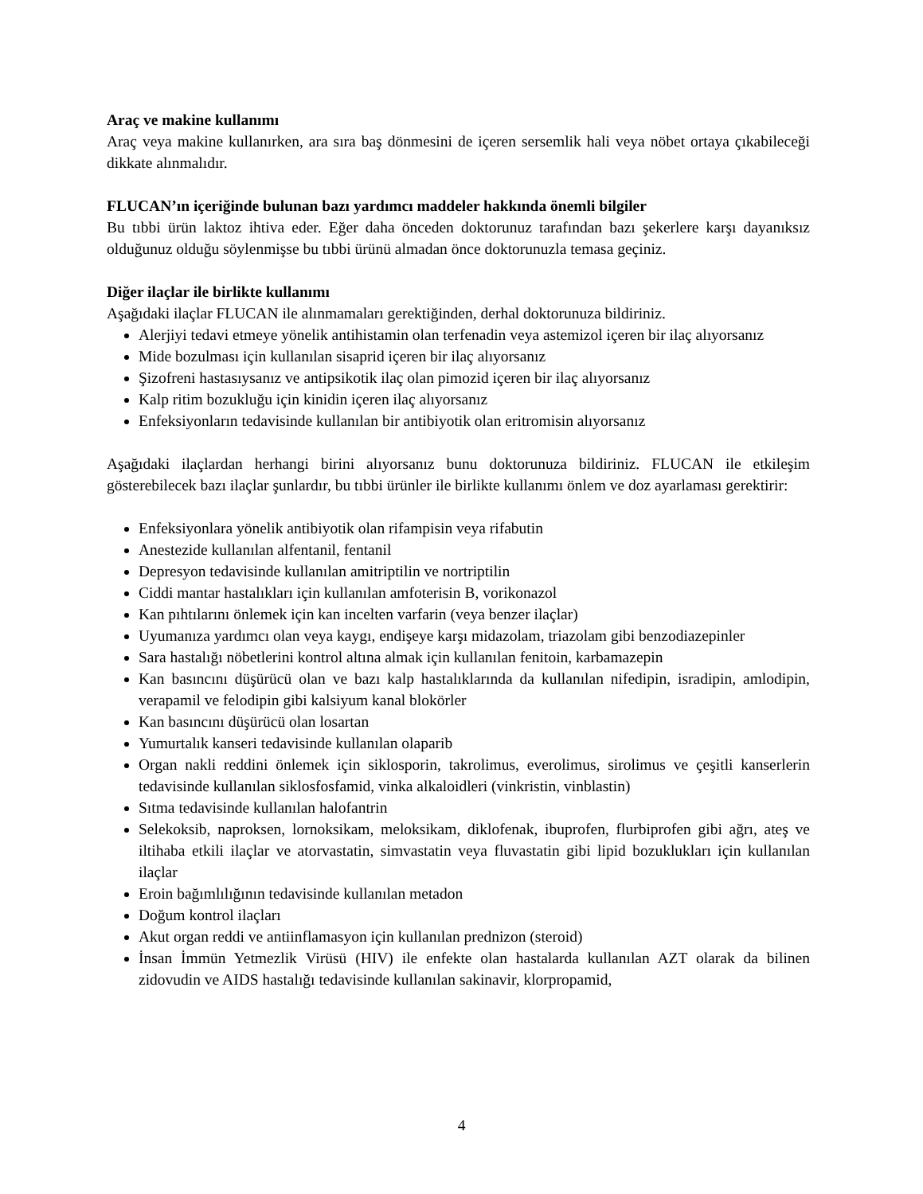Araç ve makine kullanımı
Araç veya makine kullanırken, ara sıra baş dönmesini de içeren sersemlik hali veya nöbet ortaya çıkabileceği dikkate alınmalıdır.
FLUCAN’ın içeriğinde bulunan bazı yardımcı maddeler hakkında önemli bilgiler
Bu tıbbi ürün laktoz ihtiva eder. Eğer daha önceden doktorunuz tarafından bazı şekerlere karşı dayanıksız olduğunuz olduğu söylenmişse bu tıbbi ürünü almadan önce doktorunuzla temasa geçiniz.
Diğer ilaçlar ile birlikte kullanımı
Aşağıdaki ilaçlar FLUCAN ile alınmamaları gerektiğinden, derhal doktorunuza bildiriniz.
Alerjiyi tedavi etmeye yönelik antihistamin olan terfenadin veya astemizol içeren bir ilaç alıyorsanız
Mide bozulması için kullanılan sisaprid içeren bir ilaç alıyorsanız
Şizofreni hastasıysanız ve antipsikotik ilaç olan pimozid içeren bir ilaç alıyorsanız
Kalp ritim bozukluğu için kinidin içeren ilaç alıyorsanız
Enfeksiyonların tedavisinde kullanılan bir antibiyotik olan eritromisin alıyorsanız
Aşağıdaki ilaçlardan herhangi birini alıyorsanız bunu doktorunuza bildiriniz. FLUCAN ile etkileşim gösterebilecek bazı ilaçlar şunlardır, bu tıbbi ürünler ile birlikte kullanımı önlem ve doz ayarlaması gerektirir:
Enfeksiyonlara yönelik antibiyotik olan rifampisin veya rifabutin
Anestezide kullanılan alfentanil, fentanil
Depresyon tedavisinde kullanılan amitriptilin ve nortriptilin
Ciddi mantar hastalıkları için kullanılan amfoterisin B, vorikonazol
Kan pıhtılarını önlemek için kan incelten varfarin (veya benzer ilaçlar)
Uyumanıza yardımcı olan veya kaygı, endişeye karşı midazolam, triazolam gibi benzodiazepinler
Sara hastalığı nöbetlerini kontrol altına almak için kullanılan fenitoin, karbamazepin
Kan basıncını düşürücü olan ve bazı kalp hastalıklarında da kullanılan nifedipin, isradipin, amlodipin, verapamil ve felodipin gibi kalsiyum kanal blokörler
Kan basıncını düşürücü olan losartan
Yumurtalık kanseri tedavisinde kullanılan olaparib
Organ nakli reddini önlemek için siklosporin, takrolimus, everolimus, sirolimus ve çeşitli kanserlerin tedavisinde kullanılan siklosfosfamid, vinka alkaloidleri (vinkristin, vinblastin)
Sıtma tedavisinde kullanılan halofantrin
Selekoksib, naproksen, lornoksikam, meloksikam, diklofenak, ibuprofen, flurbiprofen gibi ağrı, ateş ve iltihaba etkili ilaçlar ve atorvastatin, simvastatin veya fluvastatin gibi lipid bozuklukları için kullanılan ilaçlar
Eroin bağımlılığının tedavisinde kullanılan metadon
Doğum kontrol ilaçları
Akut organ reddi ve antiinflamasyon için kullanılan prednizon (steroid)
İnsan İmmün Yetmezlik Virüsü (HIV) ile enfekte olan hastalarda kullanılan AZT olarak da bilinen zidovudin ve AIDS hastalığı tedavisinde kullanılan sakinavir, klorpropamid,
4